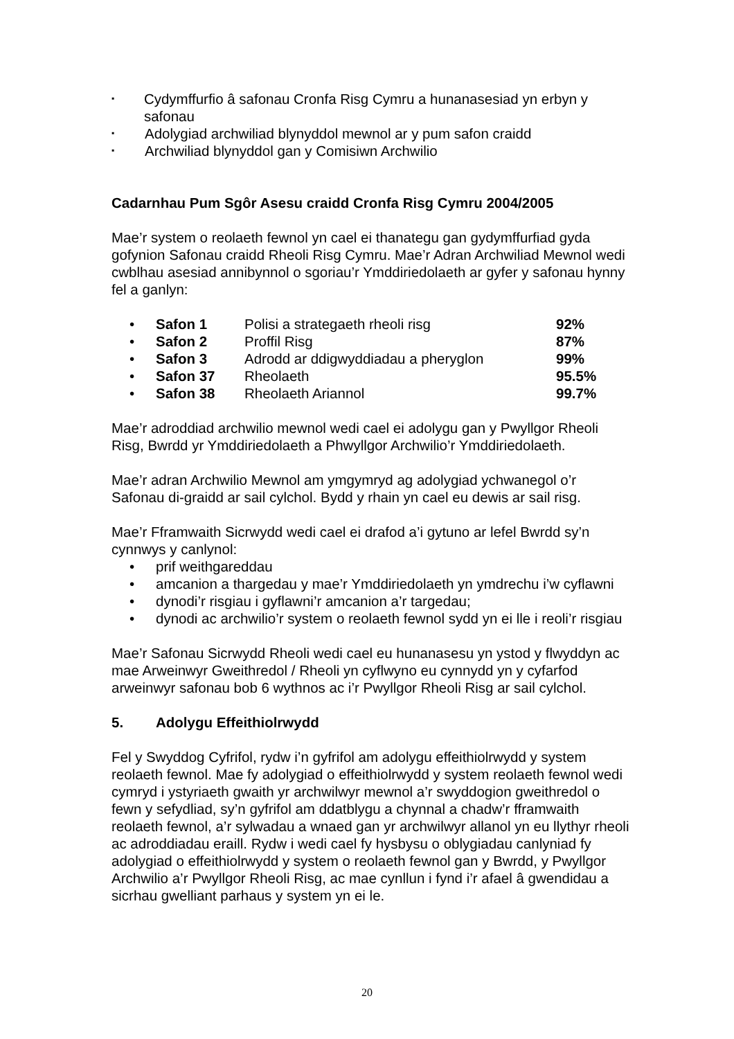▪ Cydymffurfio â safonau Cronfa Risg Cymru a hunanasesiad yn erbyn y safonau
▪ Adolygiad archwiliad blynyddol mewnol ar y pum safon craidd
▪ Archwiliad blynyddol gan y Comisiwn Archwilio
Cadarnhau Pum Sgôr Asesu craidd Cronfa Risg Cymru 2004/2005
Mae’r system o reolaeth fewnol yn cael ei thanategu gan gydymffurfiad gyda gofynion Safonau craidd Rheoli Risg Cymru. Mae’r Adran Archwiliad Mewnol wedi cwblhau asesiad annibynnol o sgoriau’r Ymddiriedolaeth ar gyfer y safonau hynny fel a ganlyn:
• Safon 1 Polisi a strategaeth rheoli risg 92%
• Safon 2 Proffil Risg 87%
• Safon 3 Adrodd ar ddigwyddiadau a pheryglon 99%
• Safon 37 Rheolaeth 95.5%
• Safon 38 Rheolaeth Ariannol 99.7%
Mae’r adroddiad archwilio mewnol wedi cael ei adolygu gan y Pwyllgor Rheoli Risg, Bwrdd yr Ymddiriedolaeth a Phwyllgor Archwilio’r Ymddiriedolaeth.
Mae’r adran Archwilio Mewnol am ymgymryd ag adolygiad ychwanegol o’r Safonau di-graidd ar sail cylchol. Bydd y rhain yn cael eu dewis ar sail risg.
Mae’r Fframwaith Sicrwydd wedi cael ei drafod a’i gytuno ar lefel Bwrdd sy’n cynnwys y canlynol:
• prif weithgareddau
• amcanion a thargedau y mae’r Ymddiriedolaeth yn ymdrechu i’w cyflawni
• dynodi’r risgiau i gyflawni’r amcanion a’r targedau;
• dynodi ac archwilio’r system o reolaeth fewnol sydd yn ei lle i reoli’r risgiau
Mae’r Safonau Sicrwydd Rheoli wedi cael eu hunanasesu yn ystod y flwyddyn ac mae Arweinwyr Gweithredol / Rheoli yn cyflwyno eu cynnydd yn y cyfarfod arweinwyr safonau bob 6 wythnos ac i’r Pwyllgor Rheoli Risg ar sail cylchol.
5. Adolygu Effeithiolrwydd
Fel y Swyddog Cyfrifol, rydw i’n gyfrifol am adolygu effeithiolrwydd y system reolaeth fewnol. Mae fy adolygiad o effeithiolrwydd y system reolaeth fewnol wedi cymryd i ystyriaeth gwaith yr archwilwyr mewnol a’r swyddogion gweithredol o fewn y sefydliad, sy’n gyfrifol am ddatblygu a chynnal a chadw’r fframwaith reolaeth fewnol, a’r sylwadau a wnaed gan yr archwilwyr allanol yn eu llythyr rheoli ac adroddiadau eraill. Rydw i wedi cael fy hysbysu o oblygiadau canlyniad fy adolygiad o effeithiolrwydd y system o reolaeth fewnol gan y Bwrdd, y Pwyllgor Archwilio a’r Pwyllgor Rheoli Risg, ac mae cynllun i fynd i’r afael â gwendidau a sicrhau gwelliant parhaus y system yn ei le.
20